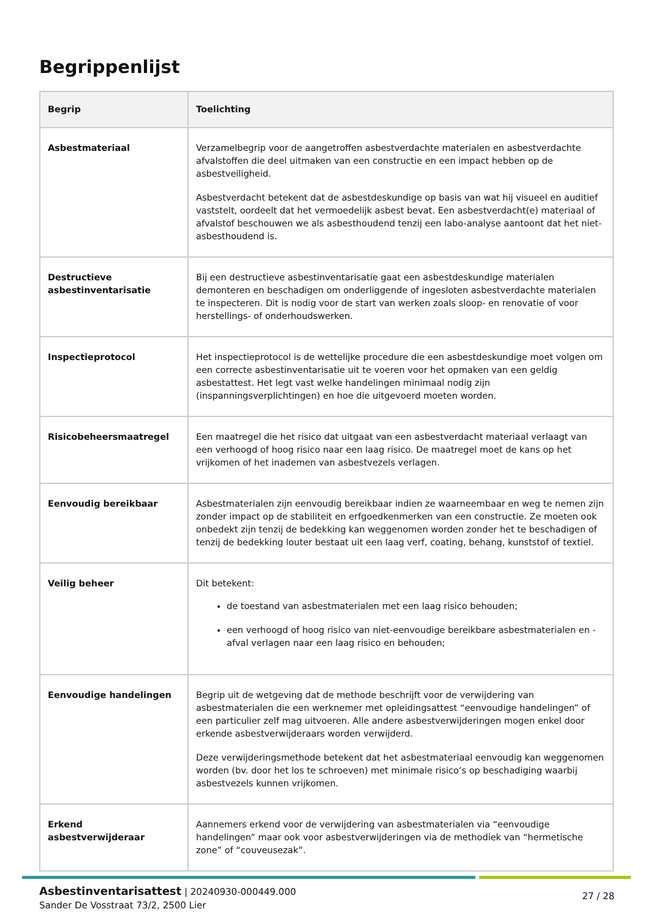Begrippenlijst
| Begrip | Toelichting |
| --- | --- |
| Asbestmateriaal | Verzamelbegrip voor de aangetroffen asbestverdachte materialen en asbestverdachte afvalstoffen die deel uitmaken van een constructie en een impact hebben op de asbestveiligheid. Asbestverdacht betekent dat de asbestdeskundige op basis van wat hij visueel en auditief vaststelt, oordeelt dat het vermoedelijk asbest bevat. Een asbestverdacht(e) materiaal of afvalstof beschouwen we als asbesthoudend tenzij een labo-analyse aantoont dat het niet-asbesthoudend is. |
| Destructieve asbestinventarisatie | Bij een destructieve asbestinventarisatie gaat een asbestdeskundige materialen demonteren en beschadigen om onderliggende of ingesloten asbestverdachte materialen te inspecteren. Dit is nodig voor de start van werken zoals sloop- en renovatie of voor herstellings- of onderhoudswerken. |
| Inspectieprotocol | Het inspectieprotocol is de wettelijke procedure die een asbestdeskundige moet volgen om een correcte asbestinventarisatie uit te voeren voor het opmaken van een geldig asbestattest. Het legt vast welke handelingen minimaal nodig zijn (inspanningsverplichtingen) en hoe die uitgevoerd moeten worden. |
| Risicobeheersmaatregel | Een maatregel die het risico dat uitgaat van een asbestverdacht materiaal verlaagt van een verhoogd of hoog risico naar een laag risico. De maatregel moet de kans op het vrijkomen of het inademen van asbestvezels verlagen. |
| Eenvoudig bereikbaar | Asbestmaterialen zijn eenvoudig bereikbaar indien ze waarneembaar en weg te nemen zijn zonder impact op de stabiliteit en erfgoedkenmerken van een constructie. Ze moeten ook onbedekt zijn tenzij de bedekking kan weggenomen worden zonder het te beschadigen of tenzij de bedekking louter bestaat uit een laag verf, coating, behang, kunststof of textiel. |
| Veilig beheer | Dit betekent: de toestand van asbestmaterialen met een laag risico behouden; een verhoogd of hoog risico van niet-eenvoudige bereikbare asbestmaterialen en -afval verlagen naar een laag risico en behouden; |
| Eenvoudige handelingen | Begrip uit de wetgeving dat de methode beschrijft voor de verwijdering van asbestmaterialen die een werknemer met opleidingsattest “eenvoudige handelingen” of een particulier zelf mag uitvoeren. Alle andere asbestverwijderingen mogen enkel door erkende asbestverwijderaars worden verwijderd. Deze verwijderingsmethode betekent dat het asbestmateriaal eenvoudig kan weggenomen worden (bv. door het los te schroeven) met minimale risico’s op beschadiging waarbij asbestvezels kunnen vrijkomen. |
| Erkend asbestverwijderaar | Aannemers erkend voor de verwijdering van asbestmaterialen via “eenvoudige handelingen” maar ook voor asbestverwijderingen via de methodiek van “hermetische zone” of “couveusezak”. |
Asbestinventarisattest | 20240930-000449.000
Sander De Vosstraat 73/2, 2500 Lier
27 / 28